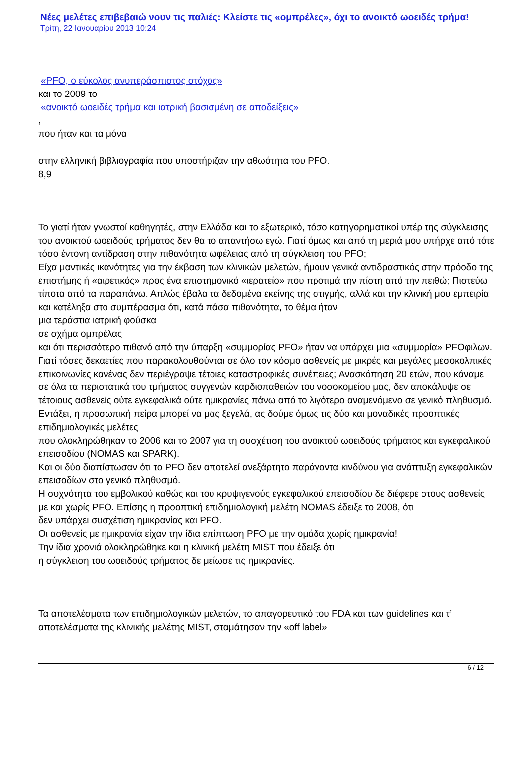Νέες μελέτες επιβεβαιώ νουν τις παλιές: Κλείστε τις «ομπρέλες», όχι το ανοικτό ωοειδές τρήμα!
Τρίτη, 22 Ιανουαρίου 2013 10:24
«PFO, ο εύκολος ανυπεράσπιστος στόχος»
και το 2009 το
«ανοικτό ωοειδές τρήμα και ιατρική βασισμένη σε αποδείξεις»
,
που ήταν και τα μόνα
στην ελληνική βιβλιογραφία που υποστήριζαν την αθωότητα του PFO.
8,9
Το γιατί ήταν γνωστοί καθηγητές, στην Ελλάδα και το εξωτερικό, τόσο κατηγορηματικοί υπέρ της σύγκλεισης του ανοικτού ωοειδούς τρήματος δεν θα το απαντήσω εγώ. Γιατί όμως και από τη μεριά μου υπήρχε από τότε τόσο έντονη αντίδραση στην πιθανότητα ωφέλειας από τη σύγκλειση του PFO;
Είχα μαντικές ικανότητες για την έκβαση των κλινικών μελετών, ήμουν γενικά αντιδραστικός στην πρόοδο της επιστήμης ή «αιρετικός» προς ένα επιστημονικό «ιερατείο» που προτιμά την πίστη από την πειθώ; Πιστεύω τίποτα από τα παραπάνω. Απλώς έβαλα τα δεδομένα εκείνης της στιγμής, αλλά και την κλινική μου εμπειρία και κατέληξα στο συμπέρασμα ότι, κατά πάσα πιθανότητα, το θέμα ήταν
μια τεράστια ιατρική φούσκα
σε σχήμα ομπρέλας
και ότι περισσότερο πιθανό από την ύπαρξη «συμμορίας PFO» ήταν να υπάρχει μια «συμμορία» PFOφιλων. Γιατί τόσες δεκαετίες που παρακολουθούνται σε όλο τον κόσμο ασθενείς με μικρές και μεγάλες μεσοκολπικές επικοινωνίες κανένας δεν περιέγραψε τέτοιες καταστροφικές συνέπειες; Ανασκόπηση 20 ετών, που κάναμε σε όλα τα περιστατικά του τμήματος συγγενών καρδιοπαθειών του νοσοκομείου μας, δεν αποκάλυψε σε τέτοιους ασθενείς ούτε εγκεφαλικά ούτε ημικρανίες πάνω από το λιγότερο αναμενόμενο σε γενικό πληθυσμό. Εντάξει, η προσωπική πείρα μπορεί να μας ξεγελά, ας δούμε όμως τις δύο και μοναδικές προοπτικές επιδημιολογικές μελέτες
που ολοκληρώθηκαν το 2006 και το 2007 για τη συσχέτιση του ανοικτού ωοειδούς τρήματος και εγκεφαλικού επεισοδίου (NOMAS και SPARK).
Και οι δύο διαπίστωσαν ότι το PFO δεν αποτελεί ανεξάρτητο παράγοντα κινδύνου για ανάπτυξη εγκεφαλικών επεισοδίων στο γενικό πληθυσμό.
Η συχνότητα του εμβολικού καθώς και του κρυψιγενούς εγκεφαλικού επεισοδίου δε διέφερε στους ασθενείς με και χωρίς PFO. Επίσης η προοπτική επιδημιολογική μελέτη NOMAS έδειξε το 2008, ότι
δεν υπάρχει συσχέτιση ημικρανίας και PFO.
Οι ασθενείς με ημικρανία είχαν την ίδια επίπτωση PFO με την ομάδα χωρίς ημικρανία!
Την ίδια χρονιά ολοκληρώθηκε και η κλινική μελέτη MIST που έδειξε ότι
η σύγκλειση του ωοειδούς τρήματος δε μείωσε τις ημικρανίες.
Τα αποτελέσματα των επιδημιολογικών μελετών, το απαγορευτικό του FDA και των guidelines και τ’ αποτελέσματα της κλινικής μελέτης MIST, σταμάτησαν την «off label»
6 / 12